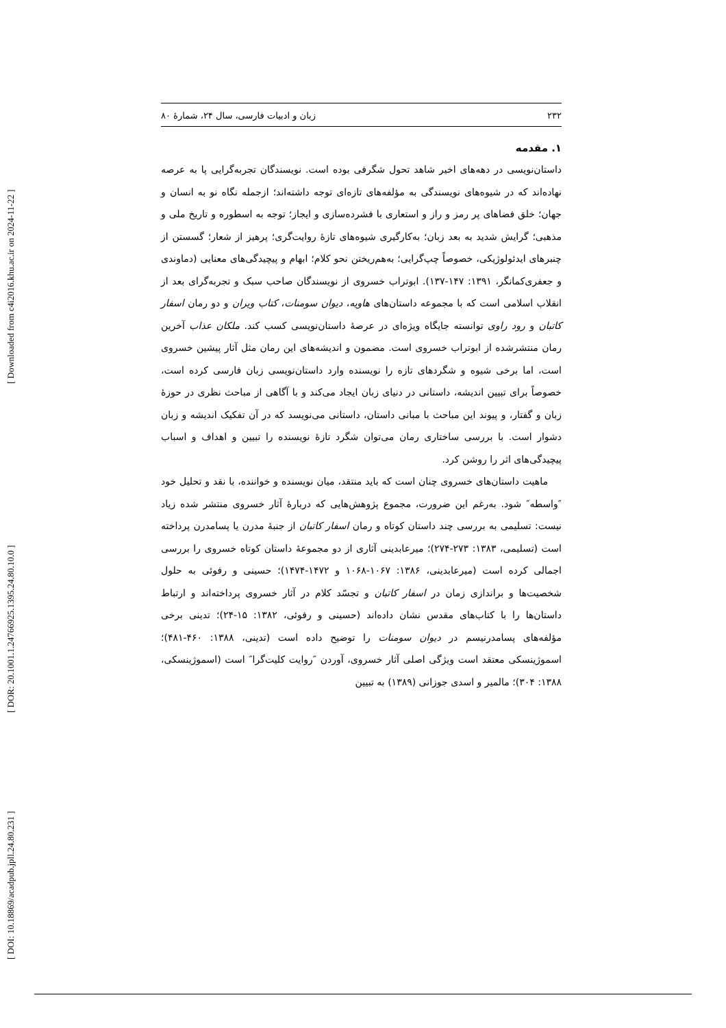[ Downloaded from c4i2016.khu.ac.ir on 2024-11-22 ]
[ DOR: 20.1001.1.24766925.1395.24.80.10.0 ]
[ DOI: 10.18869/acadpub.jpll.24.80.231 ]
۲۳۲ زبان و ادبیات فارسی، سال ۲۴، شمارهٔ ۸۰
۱. مقدمه
داستان‌نویسی در دهه‌های اخیر شاهد تحول شگرفی بوده است. نویسندگان تجربه‌گرایی پا به عرصه نهاده‌اند که در شیوه‌های نویسندگی به مؤلفه‌های تازه‌ای توجه داشته‌اند؛ ازجمله نگاه نو به انسان و جهان؛ خلق فضاهای پر رمز و راز و استعاری با فشرده‌سازی و ایجاز؛ توجه به اسطوره و تاریخ ملی و مذهبی؛ گرایش شدید به بعد زبان؛ به‌کارگیری شیوه‌های تازهٔ روایت‌گری؛ پرهیز از شعار؛ گسستن از چنبرهای ایدئولوژیکی، خصوصاً چپ‌گرایی؛ به‌هم‌ریختن نحو کلام؛ ابهام و پیچیدگی‌های معنایی (دماوندی و جعفری‌کمانگر، ۱۳۹۱: ۱۴۷-۱۳۷). ابوتراب خسروی از نویسندگان صاحب سبک و تجربه‌گرای بعد از انقلاب اسلامی است که با مجموعه داستان‌های هاویه، دیوان سومنات، کتاب ویران و دو رمان اسفار کاتبان و رود راوی توانسته جایگاه ویژه‌ای در عرصهٔ داستان‌نویسی کسب کند. ملکان عذاب آخرین رمان منتشرشده از ابوتراب خسروی است. مضمون و اندیشه‌های این رمان مثل آثار پیشین خسروی است، اما برخی شیوه و شگردهای تازه را نویسنده وارد داستان‌نویسی زبان فارسی کرده است، خصوصاً برای تبیین اندیشه، داستانی در دنیای زبان ایجاد می‌کند و با آگاهی از مباحث نظری در حوزهٔ زبان و گفتار، و پیوند این مباحث با مبانی داستان، داستانی می‌نویسد که در آن تفکیک اندیشه و زبان دشوار است. با بررسی ساختاری رمان می‌توان شگرد تازهٔ نویسنده را تبیین و اهداف و اسباب پیچیدگی‌های اثر را روشن کرد.
ماهیت داستان‌های خسروی چنان است که باید منتقد، میان نویسنده و خواننده، با نقد و تحلیل خود ″واسطه″ شود. به‌رغم این ضرورت، مجموع پژوهش‌هایی که دربارهٔ آثار خسروی منتشر شده زیاد نیست: تسلیمی به بررسی چند داستان کوتاه و رمان اسفار کاتبان از جنبهٔ مدرن یا پسامدرن پرداخته است (تسلیمی، ۱۳۸۳: ۲۷۳-۲۷۴)؛ میرعابدینی آثاری از دو مجموعهٔ داستان کوتاه خسروی را بررسی اجمالی کرده است (میرعابدینی، ۱۳۸۶: ۱۰۶۷-۱۰۶۸ و ۱۴۷۲-۱۴۷۴)؛ حسینی و رفوئی به حلول شخصیت‌ها و براندازی زمان در اسفار کاتبان و تجسّد کلام در آثار خسروی پرداخته‌اند و ارتباط داستان‌ها را با کتاب‌های مقدس نشان داده‌اند (حسینی و رفوئی، ۱۳۸۲: ۱۵-۲۴)؛ تدینی برخی مؤلفه‌های پسامدرنیسم در دیوان سومنات را توضیح داده است (تدینی، ۱۳۸۸: ۴۶۰-۴۸۱)؛ اسموژینسکی معتقد است ویژگی اصلی آثار خسروی، آوردن ″روایت کلیت‌گرا″ است (اسموژینسکی، ۱۳۸۸: ۳۰۴)؛ مالمیر و اسدی جوزانی (۱۳۸۹) به تبیین